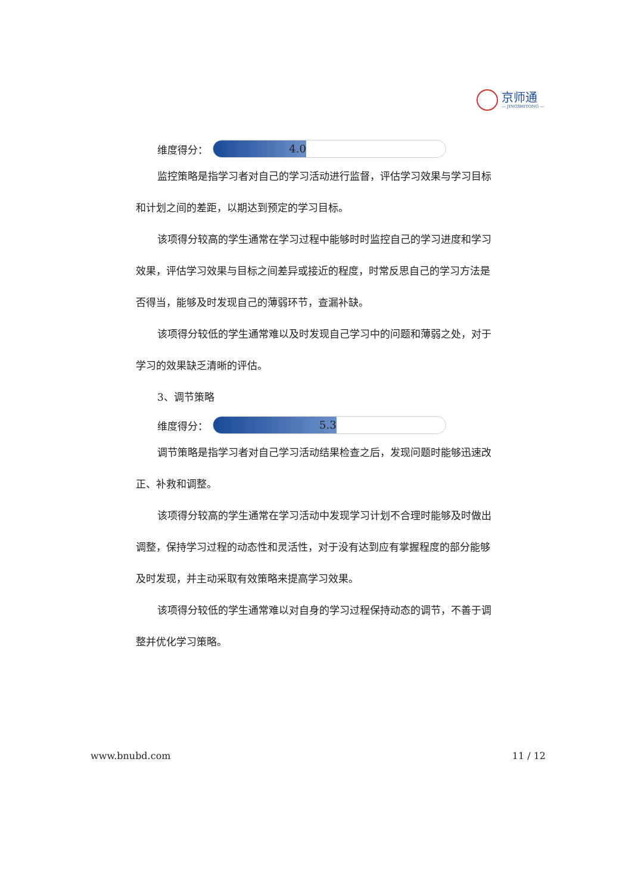京师通
— JINGSHITONG —
维度得分：
4.0
监控策略是指学习者对自己的学习活动进行监督，评估学习效果与学习目标和计划之间的差距，以期达到预定的学习目标。
该项得分较高的学生通常在学习过程中能够时时监控自己的学习进度和学习效果，评估学习效果与目标之间差异或接近的程度，时常反思自己的学习方法是否得当，能够及时发现自己的薄弱环节，查漏补缺。
该项得分较低的学生通常难以及时发现自己学习中的问题和薄弱之处，对于学习的效果缺乏清晰的评估。
3、调节策略
维度得分：
5.3
调节策略是指学习者对自己学习活动结果检查之后，发现问题时能够迅速改正、补救和调整。
该项得分较高的学生通常在学习活动中发现学习计划不合理时能够及时做出调整，保持学习过程的动态性和灵活性，对于没有达到应有掌握程度的部分能够及时发现，并主动采取有效策略来提高学习效果。
该项得分较低的学生通常难以对自身的学习过程保持动态的调节，不善于调整并优化学习策略。
www.bnubd.com 11 / 12